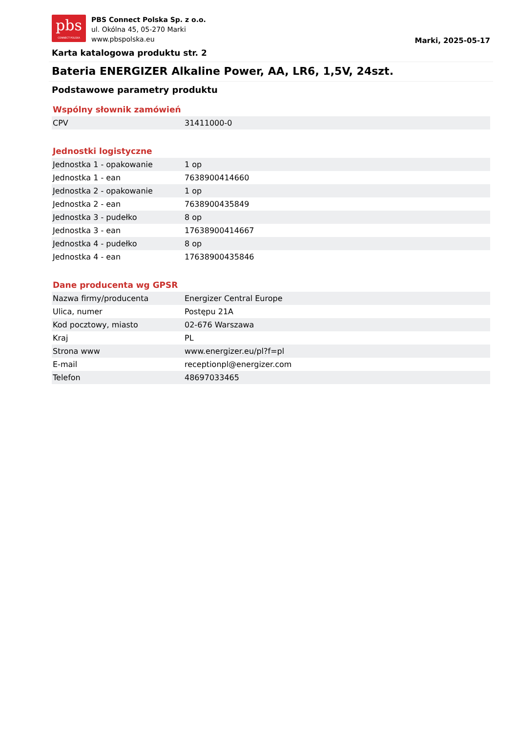pbs
CONNECT POLSKA
PBS Connect Polska Sp. z o.o.
ul. Okólna 45, 05-270 Marki
www.pbspolska.eu
Marki, 2025-05-17
Karta katalogowa produktu str. 2
Bateria ENERGIZER Alkaline Power, AA, LR6, 1,5V, 24szt.
Podstawowe parametry produktu
Wspólny słownik zamówień
| CPV | 31411000-0 |
Jednostki logistyczne
| Jednostka 1 - opakowanie | 1 op |
| Jednostka 1 - ean | 7638900414660 |
| Jednostka 2 - opakowanie | 1 op |
| Jednostka 2 - ean | 7638900435849 |
| Jednostka 3 - pudełko | 8 op |
| Jednostka 3 - ean | 17638900414667 |
| Jednostka 4 - pudełko | 8 op |
| Jednostka 4 - ean | 17638900435846 |
Dane producenta wg GPSR
| Nazwa firmy/producenta | Energizer Central Europe |
| Ulica, numer | Postępu 21A |
| Kod pocztowy, miasto | 02-676 Warszawa |
| Kraj | PL |
| Strona www | www.energizer.eu/pl?f=pl |
| E-mail | receptionpl@energizer.com |
| Telefon | 48697033465 |